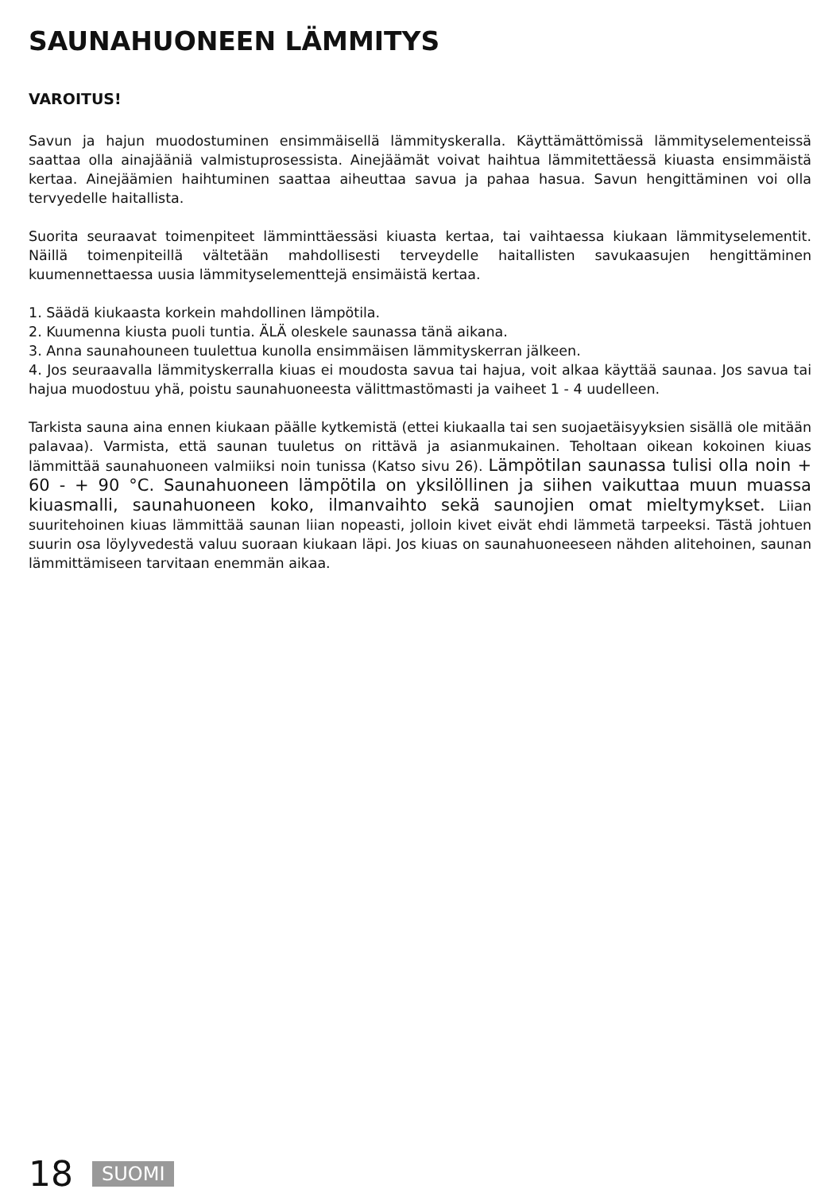SAUNAHUONEEN LÄMMITYS
VAROITUS!
Savun ja hajun muodostuminen ensimmäisellä lämmityskeralla. Käyttämättömissä lämmityselementeissä saattaa olla ainajääniä valmistuprosessista. Ainejäämät voivat haihtua lämmitettäessä kiuasta ensimmäistä kertaa. Ainejäämien haihtuminen saattaa aiheuttaa savua ja pahaa hasua. Savun hengittäminen voi olla tervyedelle haitallista.
Suorita seuraavat toimenpiteet lämminttäessäsi kiuasta kertaa, tai vaihtaessa kiukaan lämmityselementit. Näillä toimenpiteillä vältetään mahdollisesti terveydelle haitallisten savukaasujen hengittäminen kuumennettaessa uusia lämmityselementtejä ensimäistä kertaa.
1. Säädä kiukaasta korkein mahdollinen lämpötila.
2. Kuumenna kiusta puoli tuntia. ÄLÄ oleskele saunassa tänä aikana.
3. Anna saunahouneen tuulettua kunolla ensimmäisen lämmityskerran jälkeen.
4. Jos seuraavalla lämmityskerralla kiuas ei moudosta savua tai hajua, voit alkaa käyttää saunaa. Jos savua tai hajua muodostuu yhä, poistu saunahuoneesta välittmastömasti ja vaiheet 1 - 4 uudelleen.
Tarkista sauna aina ennen kiukaan päälle kytkemistä (ettei kiukaalla tai sen suojaetäisyyksien sisällä ole mitään palavaa). Varmista, että saunan tuuletus on rittävä ja asianmukainen. Teholtaan oikean kokoinen kiuas lämmittää saunahuoneen valmiiksi noin tunissa (Katso sivu 26). Lämpötilan saunassa tulisi olla noin + 60 - + 90 °C. Saunahuoneen lämpötila on yksilöllinen ja siihen vaikuttaa muun muassa kiuasmalli, saunahuoneen koko, ilmanvaihto sekä saunojien omat mieltymykset. Liian suuritehoinen kiuas lämmittää saunan liian nopeasti, jolloin kivet eivät ehdi lämmetä tarpeeksi. Tästä johtuen suurin osa löylyvedestä valuu suoraan kiukaan läpi. Jos kiuas on saunahuoneeseen nähden alitehoinen, saunan lämmittämiseen tarvitaan enemmän aikaa.
18 SUOMI